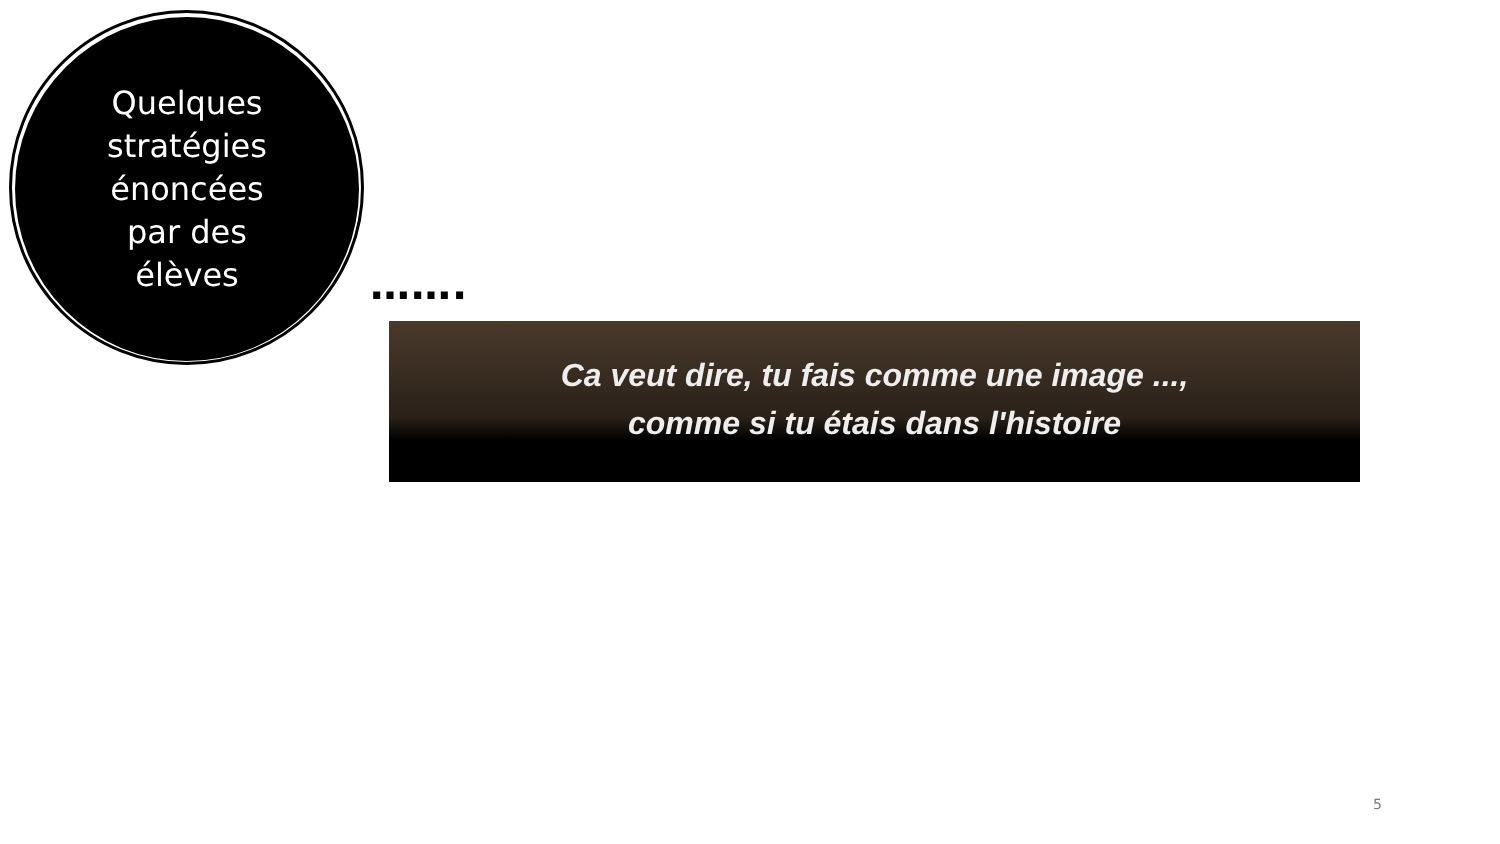Quelques
stratégies
énoncées
par des
élèves
…….
Ca veut dire, tu fais comme une image ...,
comme si tu étais dans l'histoire
5